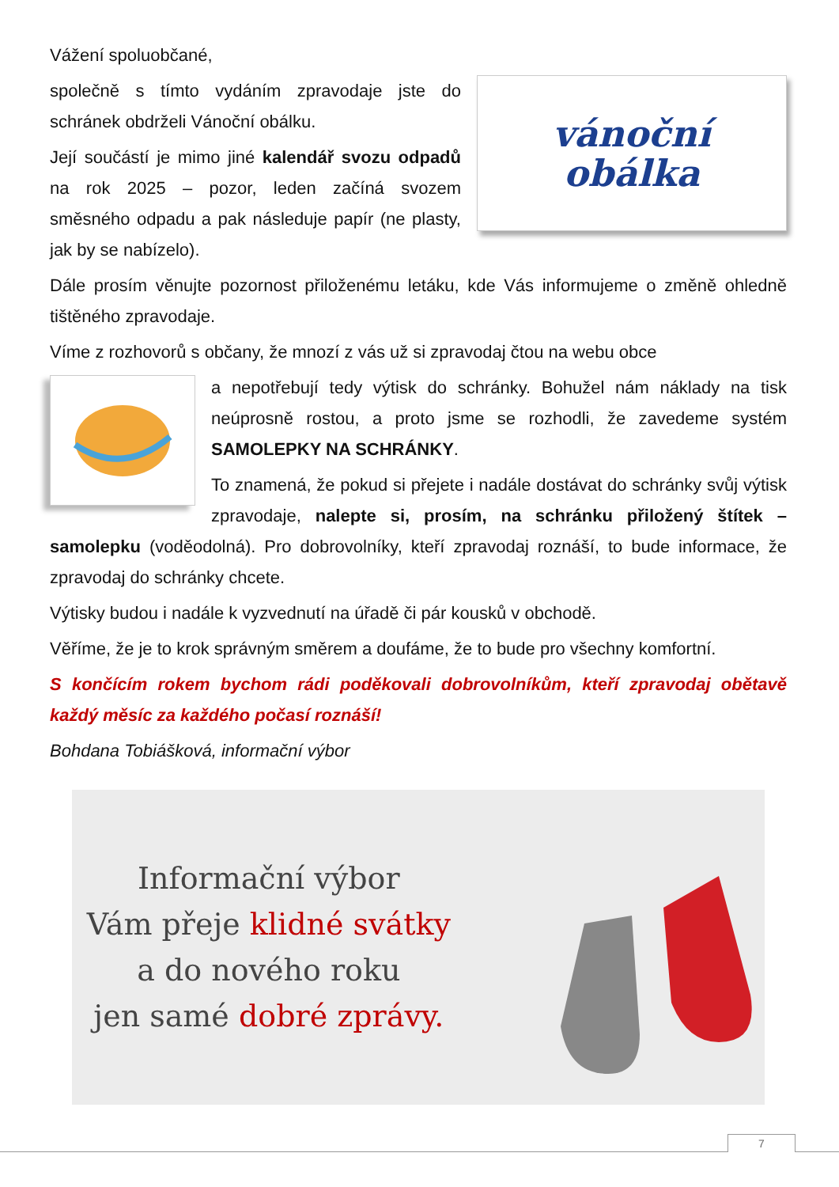Vážení spoluobčané,
vánoční
obálka
společně s tímto vydáním zpravodaje jste do schránek obdrželi Vánoční obálku.
Její součástí je mimo jiné kalendář svozu odpadů na rok 2025 – pozor, leden začíná svozem směsného odpadu a pak následuje papír (ne plasty, jak by se nabízelo).
Dále prosím věnujte pozornost přiloženému letáku, kde Vás informujeme o změně ohledně tištěného zpravodaje.
Víme z rozhovorů s občany, že mnozí z vás už si zpravodaj čtou na webu obce
a nepotřebují tedy výtisk do schránky. Bohužel nám náklady na tisk neúprosně rostou, a proto jsme se rozhodli, že zavedeme systém SAMOLEPKY NA SCHRÁNKY.
To znamená, že pokud si přejete i nadále dostávat do schránky svůj výtisk zpravodaje, nalepte si, prosím, na schránku přiložený štítek – samolepku (voděodolná). Pro dobrovolníky, kteří zpravodaj roznáší, to bude informace, že zpravodaj do schránky chcete.
Výtisky budou i nadále k vyzvednutí na úřadě či pár kousků v obchodě.
Věříme, že je to krok správným směrem a doufáme, že to bude pro všechny komfortní.
S končícím rokem bychom rádi poděkovali dobrovolníkům, kteří zpravodaj obětavě každý měsíc za každého počasí roznáší!
Bohdana Tobiášková, informační výbor
Informační výbor
Vám přeje klidné svátky
a do nového roku
jen samé dobré zprávy.
7